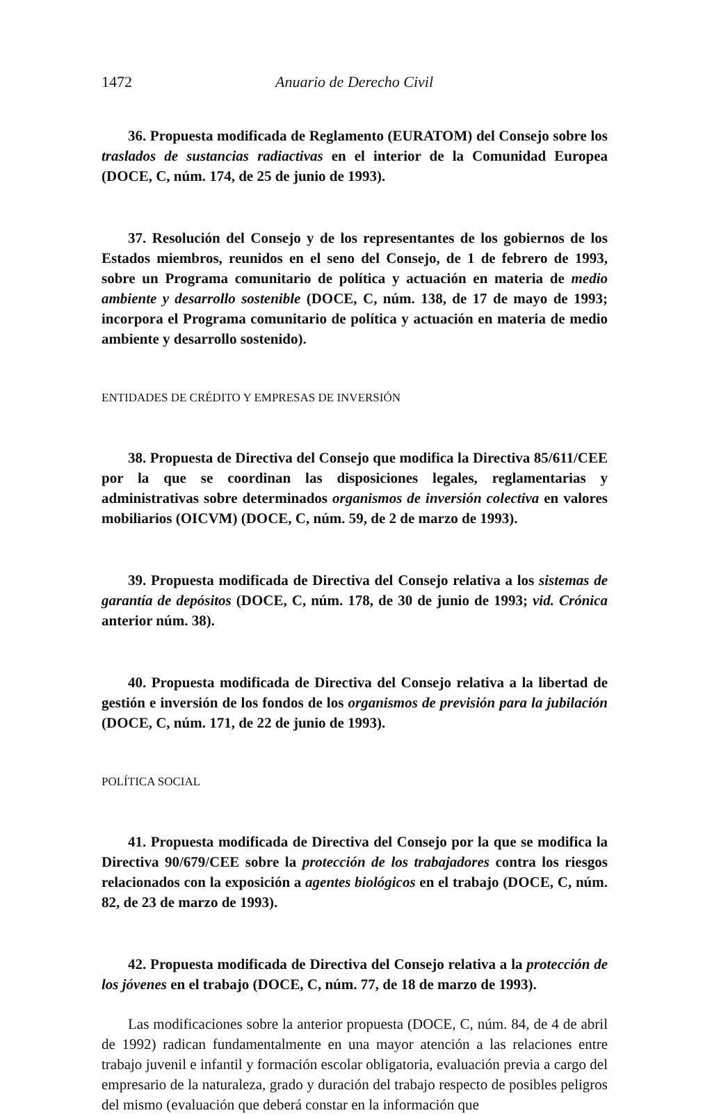1472 Anuario de Derecho Civil
36. Propuesta modificada de Reglamento (EURATOM) del Consejo sobre los traslados de sustancias radiactivas en el interior de la Comunidad Europea (DOCE, C, núm. 174, de 25 de junio de 1993).
37. Resolución del Consejo y de los representantes de los gobiernos de los Estados miembros, reunidos en el seno del Consejo, de 1 de febrero de 1993, sobre un Programa comunitario de política y actuación en materia de medio ambiente y desarrollo sostenible (DOCE, C, núm. 138, de 17 de mayo de 1993; incorpora el Programa comunitario de política y actuación en materia de medio ambiente y desarrollo sostenido).
ENTIDADES DE CRÉDITO Y EMPRESAS DE INVERSIÓN
38. Propuesta de Directiva del Consejo que modifica la Directiva 85/611/CEE por la que se coordinan las disposiciones legales, reglamentarias y administrativas sobre determinados organismos de inversión colectiva en valores mobiliarios (OICVM) (DOCE, C, núm. 59, de 2 de marzo de 1993).
39. Propuesta modificada de Directiva del Consejo relativa a los sistemas de garantía de depósitos (DOCE, C, núm. 178, de 30 de junio de 1993; vid. Crónica anterior núm. 38).
40. Propuesta modificada de Directiva del Consejo relativa a la libertad de gestión e inversión de los fondos de los organismos de previsión para la jubilación (DOCE, C, núm. 171, de 22 de junio de 1993).
POLÍTICA SOCIAL
41. Propuesta modificada de Directiva del Consejo por la que se modifica la Directiva 90/679/CEE sobre la protección de los trabajadores contra los riesgos relacionados con la exposición a agentes biológicos en el trabajo (DOCE, C, núm. 82, de 23 de marzo de 1993).
42. Propuesta modificada de Directiva del Consejo relativa a la protección de los jóvenes en el trabajo (DOCE, C, núm. 77, de 18 de marzo de 1993).
Las modificaciones sobre la anterior propuesta (DOCE, C, núm. 84, de 4 de abril de 1992) radican fundamentalmente en una mayor atención a las relaciones entre trabajo juvenil e infantil y formación escolar obligatoria, evaluación previa a cargo del empresario de la naturaleza, grado y duración del trabajo respecto de posibles peligros del mismo (evaluación que deberá constar en la información que